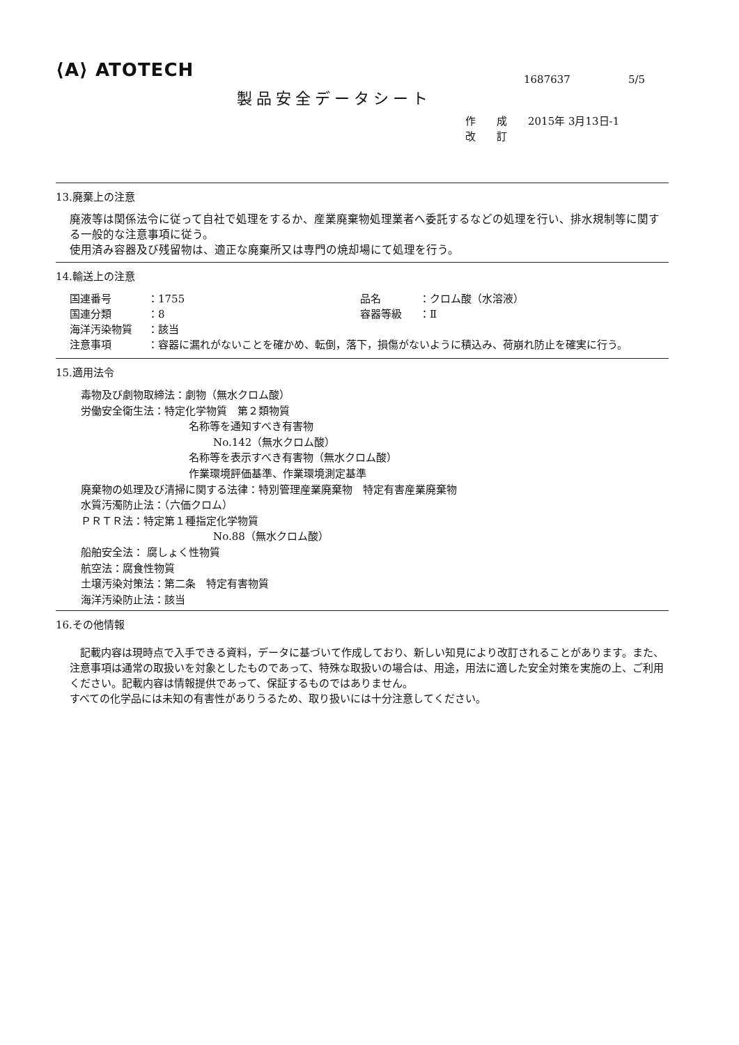⟨A⟩ ATOTECH
1687637 5/5
製品安全データシート
作　　成　　2015年 3月13日-1
改　　訂
13.廃棄上の注意
廃液等は関係法令に従って自社で処理をするか、産業廃棄物処理業者へ委託するなどの処理を行い、排水規制等に関する一般的な注意事項に従う。
使用済み容器及び残留物は、適正な廃棄所又は専門の焼却場にて処理を行う。
14.輸送上の注意
国連番号 ：1755 品名 ：クロム酸（水溶液）
国連分類 ：8 容器等級 ：Ⅱ
海洋汚染物質 ：該当
注意事項 ：容器に漏れがないことを確かめ、転倒，落下，損傷がないように積込み、荷崩れ防止を確実に行う。
15.適用法令
毒物及び劇物取締法：劇物（無水クロム酸）
労働安全衛生法：特定化学物質　第２類物質
名称等を通知すべき有害物
No.142（無水クロム酸）
名称等を表示すべき有害物（無水クロム酸）
作業環境評価基準、作業環境測定基準
廃棄物の処理及び清掃に関する法律：特別管理産業廃棄物　特定有害産業廃棄物
水質汚濁防止法：（六価クロム）
ＰＲＴＲ法：特定第１種指定化学物質
No.88（無水クロム酸）
船舶安全法： 腐しょく性物質
航空法：腐食性物質
土壌汚染対策法：第二条　特定有害物質
海洋汚染防止法：該当
16.その他情報
　記載内容は現時点で入手できる資料，データに基づいて作成しており、新しい知見により改訂されることがあります。また、注意事項は通常の取扱いを対象としたものであって、特殊な取扱いの場合は、用途，用法に適した安全対策を実施の上、ご利用ください。記載内容は情報提供であって、保証するものではありません。
すべての化学品には未知の有害性がありうるため、取り扱いには十分注意してください。